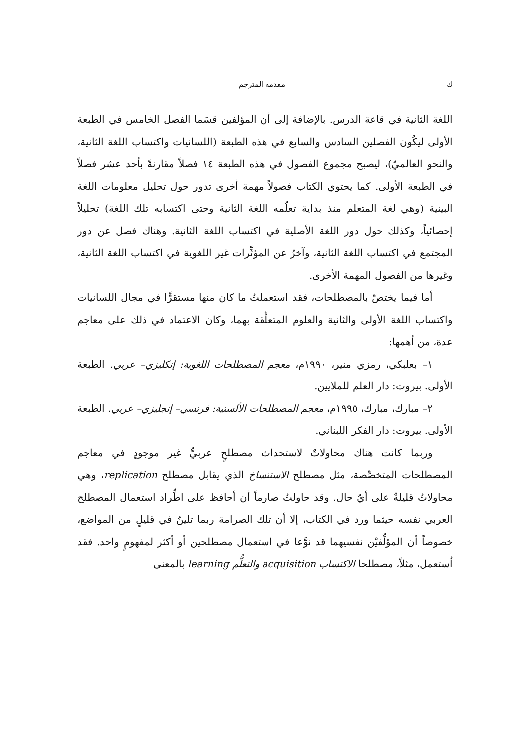ك مقدمة المترجم
اللغة الثانية في قاعة الدرس. بالإضافة إلى أن المؤلفين قسَما الفصل الخامس في الطبعة الأولى ليكُون الفصلين السادس والسابع في هذه الطبعة (اللسانيات واكتساب اللغة الثانية، والنحو العالميّ)، ليصبح مجموع الفصول في هذه الطبعة ١٤ فصلاً مقارنةً بأحد عشر فصلاً في الطبعة الأولى. كما يحتوي الكتاب فصولاً مهمة أخرى تدور حول تحليل معلومات اللغة البينية (وهي لغة المتعلم منذ بداية تعلّمه اللغة الثانية وحتى اكتسابه تلك اللغة) تحليلاً إحصائياً، وكذلك حول دور اللغة الأصلية في اكتساب اللغة الثانية. وهناك فصل عن دور المجتمع في اكتساب اللغة الثانية، وآخرُ عن المؤثِّرات غير اللغوية في اكتساب اللغة الثانية، وغيرها من الفصول المهمة الأخرى.
أما فيما يختصّ بالمصطلحات، فقد استعملتُ ما كان منها مستقرًّا في مجال اللسانيات واكتساب اللغة الأولى والثانية والعلوم المتعلِّقة بهما، وكان الاعتماد في ذلك على معاجم عدة، من أهمها:
١– بعلبكي، رمزي منير، ١٩٩٠م، معجم المصطلحات اللغوية: إنكليزي– عربي. الطبعة الأولى. بيروت: دار العلم للملايين.
٢– مبارك، مبارك، ١٩٩٥م، معجم المصطلحات الألسنية: فرنسي– إنجليزي– عربي. الطبعة الأولى. بيروت: دار الفكر اللبناني.
وربما كانت هناك محاولاتٌ لاستحداث مصطلحٍ عربيٍّ غير موجودٍ في معاجم المصطلحات المتخصِّصة، مثل مصطلح الاستنساخ الذي يقابل مصطلح replication، وهي محاولاتٌ قليلةٌ على أيّ حال. وقد حاولتُ صارماً أن أحافظ على اطِّراد استعمال المصطلح العربي نفسه حيثما ورد في الكتاب، إلا أن تلك الصرامة ربما تلينُ في قليلٍ من المواضع، خصوصاً أن المؤلِّفيْن نفسيهما قد نوَّعا في استعمال مصطلحين أو أكثر لمفهومٍ واحد. فقد اُستعمل، مثلاً، مصطلحا الاكتساب acquisition والتعلُّم learning بالمعنى